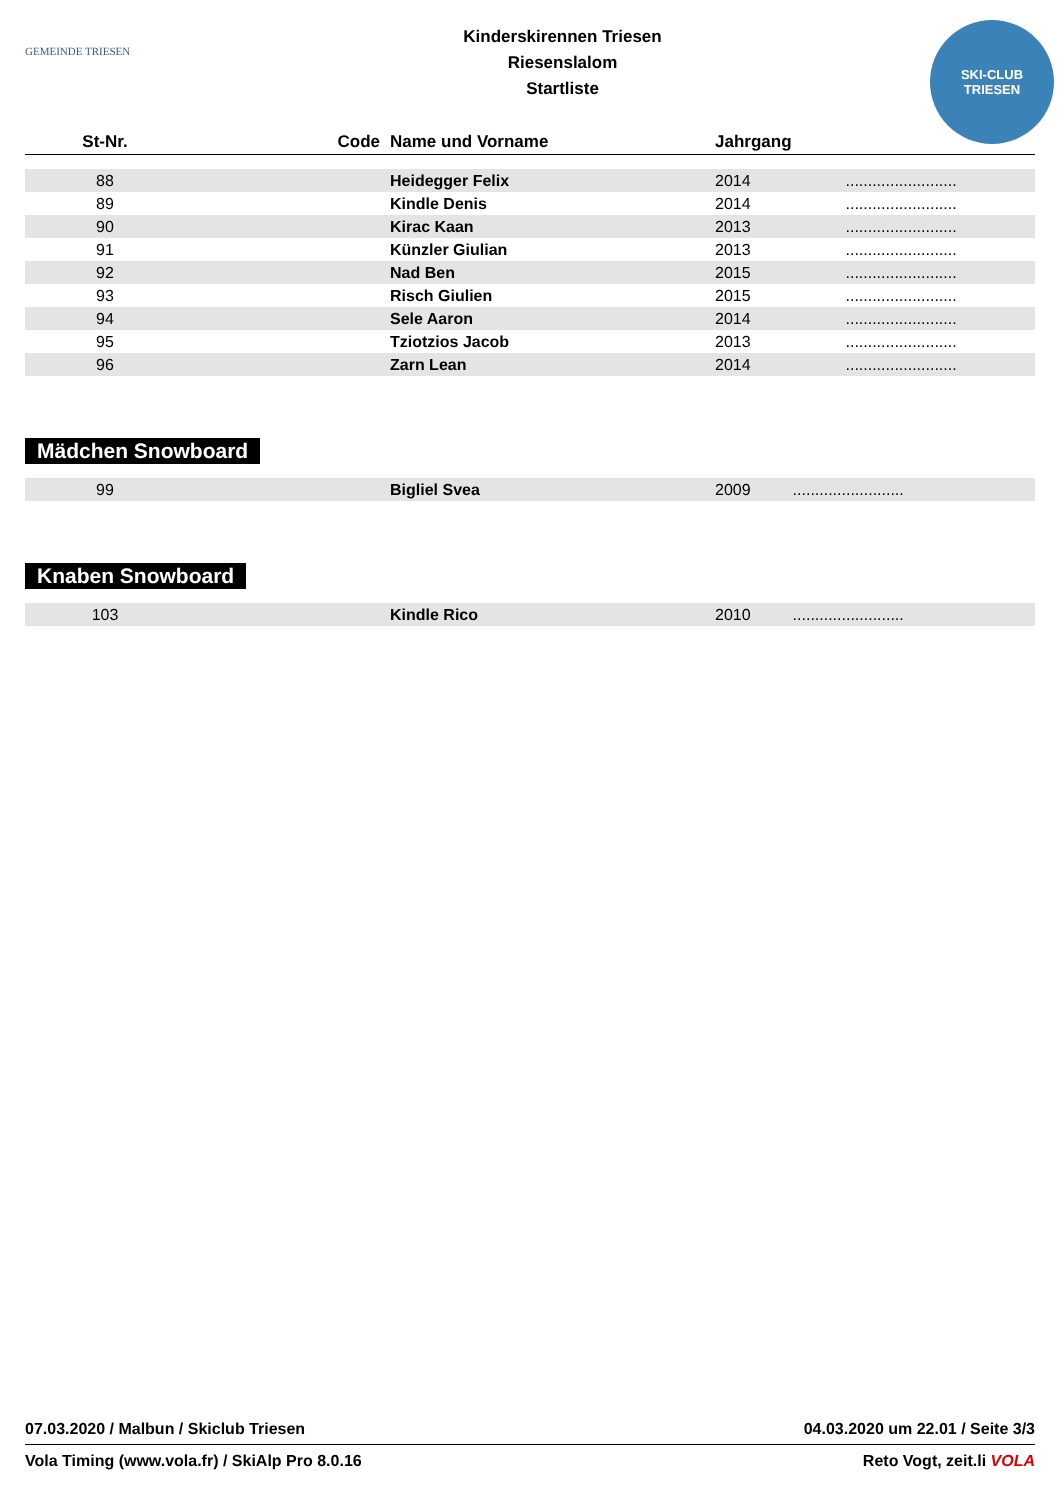GEMEINDE TRIESEN
Kinderskirennen Triesen
Riesenslalom
Startliste
SKI-CLUB
TRIESEN
| St-Nr. | Code | Name und Vorname | Jahrgang | |
| --- | --- | --- | --- | --- |
| 88 | | Heidegger Felix | 2014 | ......................... |
| 89 | | Kindle Denis | 2014 | ......................... |
| 90 | | Kirac Kaan | 2013 | ......................... |
| 91 | | Künzler Giulian | 2013 | ......................... |
| 92 | | Nad Ben | 2015 | ......................... |
| 93 | | Risch Giulien | 2015 | ......................... |
| 94 | | Sele Aaron | 2014 | ......................... |
| 95 | | Tziotzios Jacob | 2013 | ......................... |
| 96 | | Zarn Lean | 2014 | ......................... |
Mädchen Snowboard
| 99 | | Bigliel Svea | 2009 | ......................... |
Knaben Snowboard
| 103 | | Kindle Rico | 2010 | ......................... |
07.03.2020 / Malbun / Skiclub Triesen 04.03.2020 um 22.01 / Seite 3/3
Vola Timing (www.vola.fr) / SkiAlp Pro 8.0.16 Reto Vogt, zeit.li VOLA